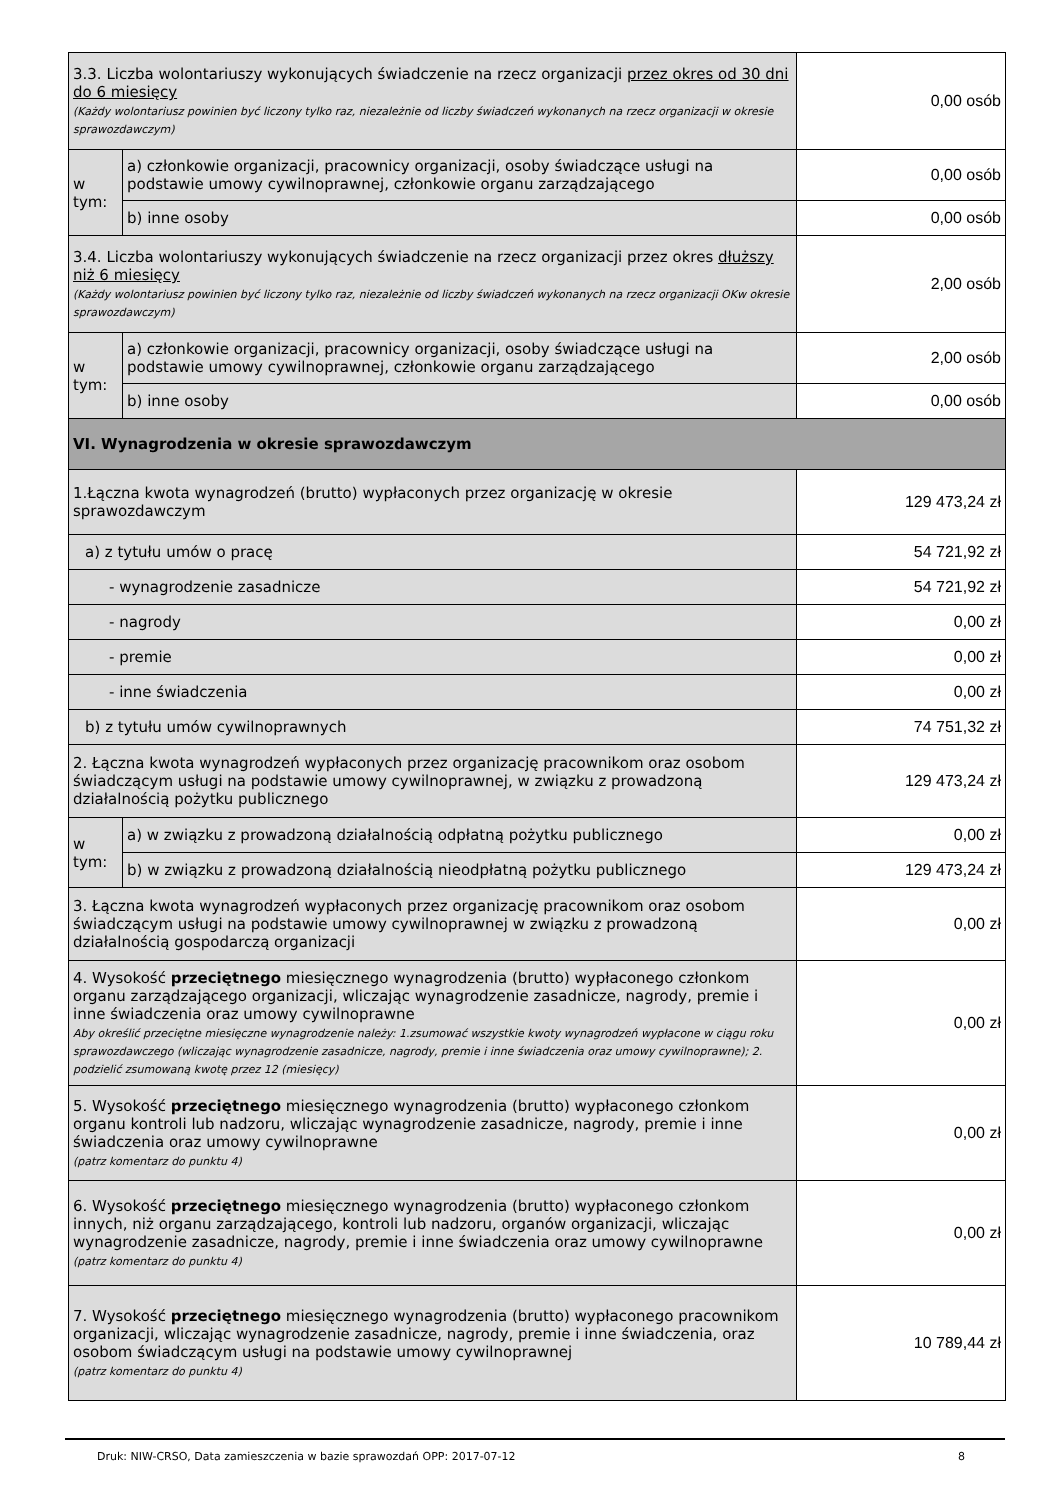| 3.3. Liczba wolontariuszy wykonujących świadczenie na rzecz organizacji przez okres od 30 dni do 6 miesięcy (Każdy wolontariusz powinien być liczony tylko raz, niezależnie od liczby świadczeń wykonanych na rzecz organizacji w okresie sprawozdawczym) | | 0,00 osób |
| w tym: | a) członkowie organizacji, pracownicy organizacji, osoby świadczące usługi na podstawie umowy cywilnoprawnej, członkowie organu zarządzającego | 0,00 osób |
| | b) inne osoby | 0,00 osób |
| 3.4. Liczba wolontariuszy wykonujących świadczenie na rzecz organizacji przez okres dłuższy niż 6 miesięcy (Każdy wolontariusz powinien być liczony tylko raz, niezależnie od liczby świadczeń wykonanych na rzecz organizacji OKw okresie sprawozdawczym) | | 2,00 osób |
| w tym: | a) członkowie organizacji, pracownicy organizacji, osoby świadczące usługi na podstawie umowy cywilnoprawnej, członkowie organu zarządzającego | 2,00 osób |
| | b) inne osoby | 0,00 osób |
| VI. Wynagrodzenia w okresie sprawozdawczym | | |
| 1.Łączna kwota wynagrodzeń (brutto) wypłaconych przez organizację w okresie sprawozdawczym | | 129 473,24 zł |
| a) z tytułu umów o pracę | | 54 721,92 zł |
| - wynagrodzenie zasadnicze | | 54 721,92 zł |
| - nagrody | | 0,00 zł |
| - premie | | 0,00 zł |
| - inne świadczenia | | 0,00 zł |
| b) z tytułu umów cywilnoprawnych | | 74 751,32 zł |
| 2. Łączna kwota wynagrodzeń wypłaconych przez organizację pracownikom oraz osobom świadczącym usługi na podstawie umowy cywilnoprawnej, w związku z prowadzoną działalnością pożytku publicznego | | 129 473,24 zł |
| w tym: | a) w związku z prowadzoną działalnością odpłatną pożytku publicznego | 0,00 zł |
| | b) w związku z prowadzoną działalnością nieodpłatną pożytku publicznego | 129 473,24 zł |
| 3. Łączna kwota wynagrodzeń wypłaconych przez organizację pracownikom oraz osobom świadczącym usługi na podstawie umowy cywilnoprawnej w związku z prowadzoną działalnością gospodarczą organizacji | | 0,00 zł |
| 4. Wysokość przeciętnego miesięcznego wynagrodzenia (brutto) wypłaconego członkom organu zarządzającego organizacji, wliczając wynagrodzenie zasadnicze, nagrody, premie i inne świadczenia oraz umowy cywilnoprawne Aby określić przeciętne miesięczne wynagrodzenie należy: 1.zsumować wszystkie kwoty wynagrodzeń wypłacone w ciągu roku sprawozdawczego (wliczając wynagrodzenie zasadnicze, nagrody, premie i inne świadczenia oraz umowy cywilnoprawne); 2. podzielić zsumowaną kwotę przez 12 (miesięcy) | | 0,00 zł |
| 5. Wysokość przeciętnego miesięcznego wynagrodzenia (brutto) wypłaconego członkom organu kontroli lub nadzoru, wliczając wynagrodzenie zasadnicze, nagrody, premie i inne świadczenia oraz umowy cywilnoprawne (patrz komentarz do punktu 4) | | 0,00 zł |
| 6. Wysokość przeciętnego miesięcznego wynagrodzenia (brutto) wypłaconego członkom innych, niż organu zarządzającego, kontroli lub nadzoru, organów organizacji, wliczając wynagrodzenie zasadnicze, nagrody, premie i inne świadczenia oraz umowy cywilnoprawne (patrz komentarz do punktu 4) | | 0,00 zł |
| 7. Wysokość przeciętnego miesięcznego wynagrodzenia (brutto) wypłaconego pracownikom organizacji, wliczając wynagrodzenie zasadnicze, nagrody, premie i inne świadczenia, oraz osobom świadczącym usługi na podstawie umowy cywilnoprawnej (patrz komentarz do punktu 4) | | 10 789,44 zł |
Druk: NIW-CRSO, Data zamieszczenia w bazie sprawozdań OPP: 2017-07-12 8